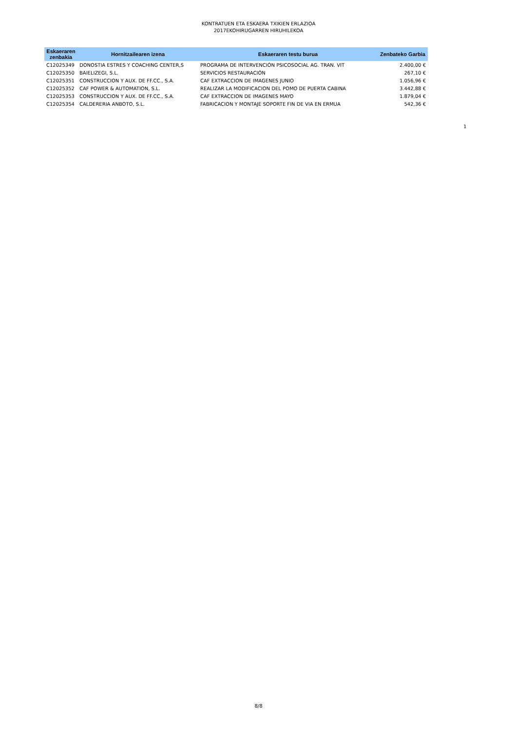KONTRATUEN ETA ESKAERA TXIKIEN ERLAZIOA
2017EKOHIRUGARREN HIRUHILEKOA
| Eskaeraren zenbakia | Hornitzailearen izena | Eskaeraren testu burua | Zenbateko Garbia |
| --- | --- | --- | --- |
| C12025349 | DONOSTIA ESTRES Y COACHING CENTER,S | PROGRAMA DE INTERVENCIÓN PSICOSOCIAL AG. TRAN. VIT | 2.400,00 € |
| C12025350 | BAIELIZEGI, S.L. | SERVICIOS RESTAURACIÓN | 267,10 € |
| C12025351 | CONSTRUCCION Y AUX. DE FF.CC., S.A. | CAF EXTRACCION DE IMAGENES JUNIO | 1.056,96 € |
| C12025352 | CAF POWER & AUTOMATION, S.L. | REALIZAR LA MODIFICACION DEL POMO DE PUERTA CABINA | 3.442,88 € |
| C12025353 | CONSTRUCCION Y AUX. DE FF.CC., S.A. | CAF EXTRACCION DE IMAGENES MAYO | 1.879,04 € |
| C12025354 | CALDERERIA ANBOTO, S.L. | FABRICACION Y MONTAJE SOPORTE FIN DE VIA EN ERMUA | 542,36 € |
1
8/8